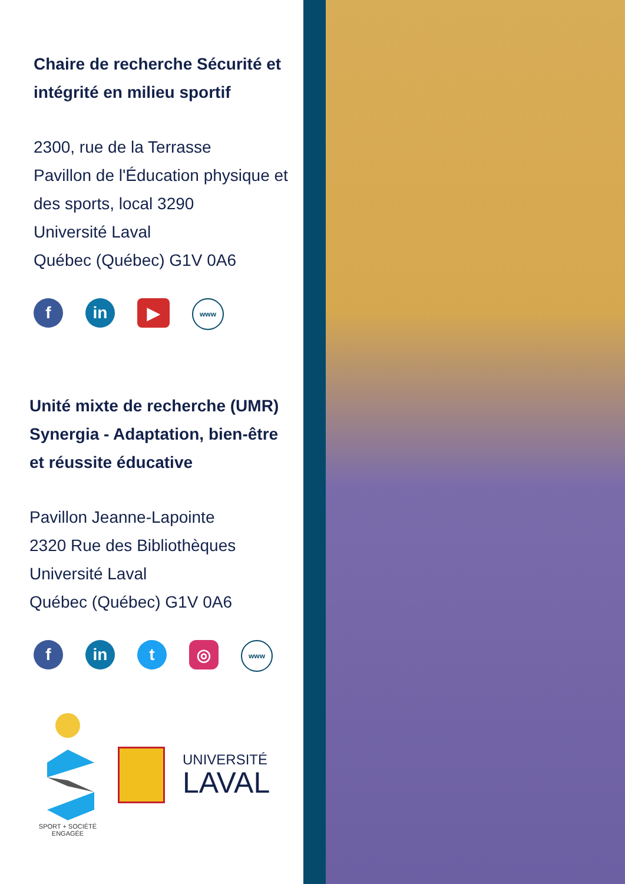Chaire de recherche Sécurité et intégrité en milieu sportif
2300, rue de la Terrasse
Pavillon de l'Éducation physique et des sports, local 3290
Université Laval
Québec (Québec) G1V 0A6
f in ▶
www
Unité mixte de recherche (UMR) Synergia - Adaptation, bien-être et réussite éducative
Pavillon Jeanne-Lapointe
2320 Rue des Bibliothèques
Université Laval
Québec (Québec) G1V 0A6
f in t ◎
www
SPORT + SOCIÉTÉ ENGAGÉE
UNIVERSITÉ
LAVAL